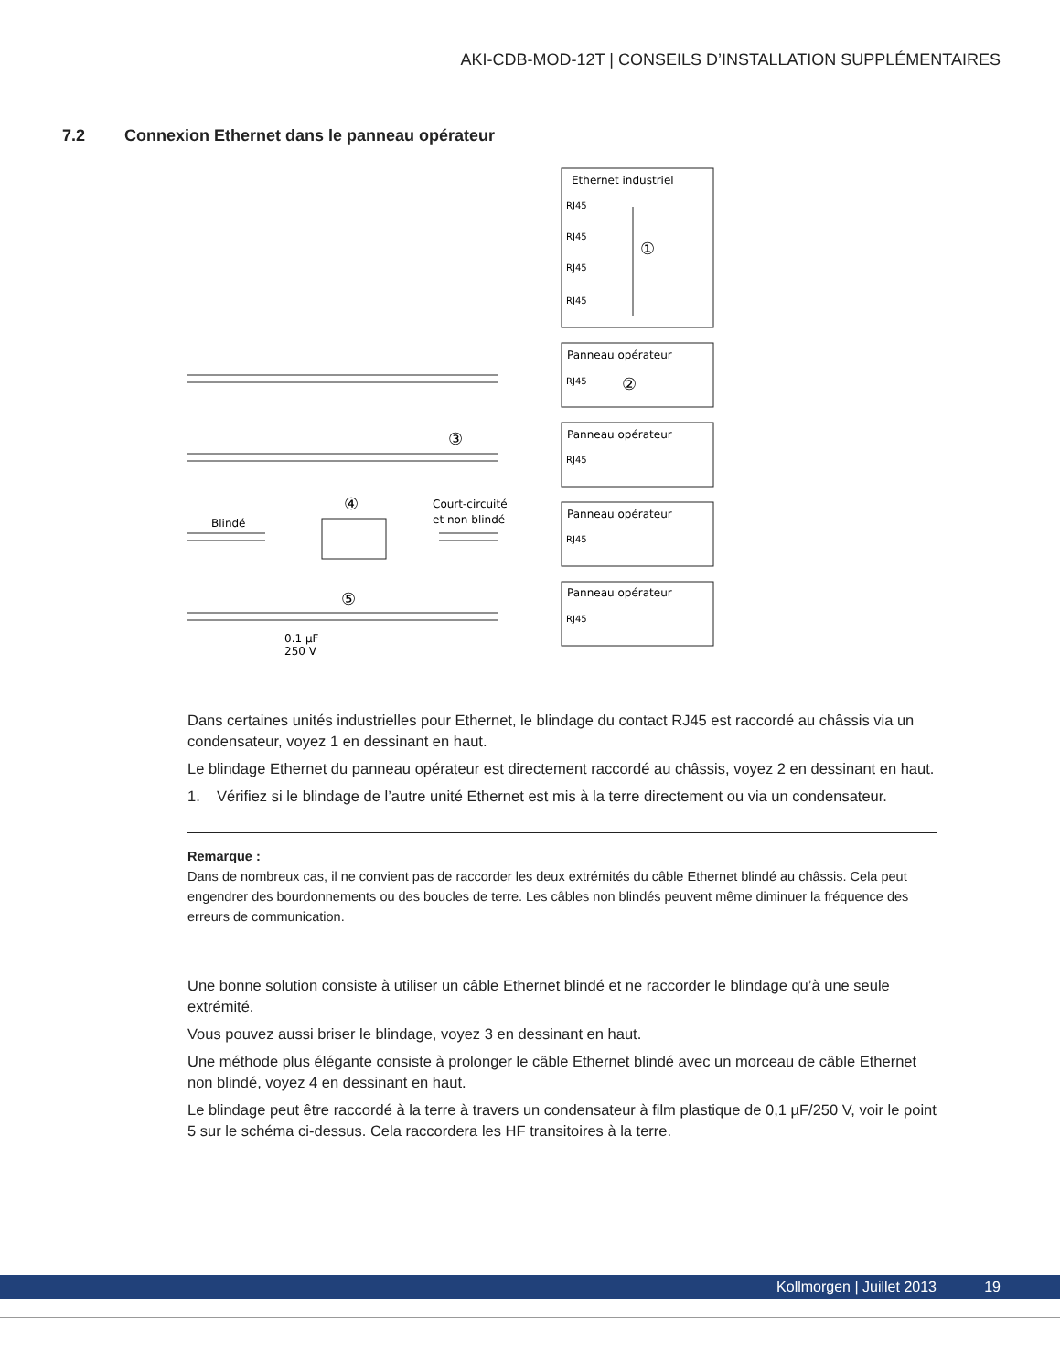AKI-CDB-MOD-12T | CONSEILS D’INSTALLATION SUPPLÉMENTAIRES
7.2 Connexion Ethernet dans le panneau opérateur
Ethernet industriel
Panneau opérateur
Panneau opérateur
Panneau opérateur
Panneau opérateur
Blindé
Court-circuité
et non blindé
0.1 µF
250 V
RJ45
RJ45
RJ45
RJ45
RJ45
RJ45
RJ45
RJ45
①
②
③
④
⑤
Dans certaines unités industrielles pour Ethernet, le blindage du contact RJ45 est raccordé au châssis via un condensateur, voyez 1 en dessinant en haut.
Le blindage Ethernet du panneau opérateur est directement raccordé au châssis, voyez 2 en dessinant en haut.
1. Vérifiez si le blindage de l’autre unité Ethernet est mis à la terre directement ou via un condensateur.
Remarque :
Dans de nombreux cas, il ne convient pas de raccorder les deux extrémités du câble Ethernet blindé au châssis. Cela peut engendrer des bourdonnements ou des boucles de terre. Les câbles non blindés peuvent même diminuer la fréquence des erreurs de communication.
Une bonne solution consiste à utiliser un câble Ethernet blindé et ne raccorder le blindage qu’à une seule extrémité.
Vous pouvez aussi briser le blindage, voyez 3 en dessinant en haut.
Une méthode plus élégante consiste à prolonger le câble Ethernet blindé avec un morceau de câble Ethernet non blindé, voyez 4 en dessinant en haut.
Le blindage peut être raccordé à la terre à travers un condensateur à film plastique de 0,1 µF/250 V, voir le point 5 sur le schéma ci-dessus. Cela raccordera les HF transitoires à la terre.
Kollmorgen | Juillet 2013 19